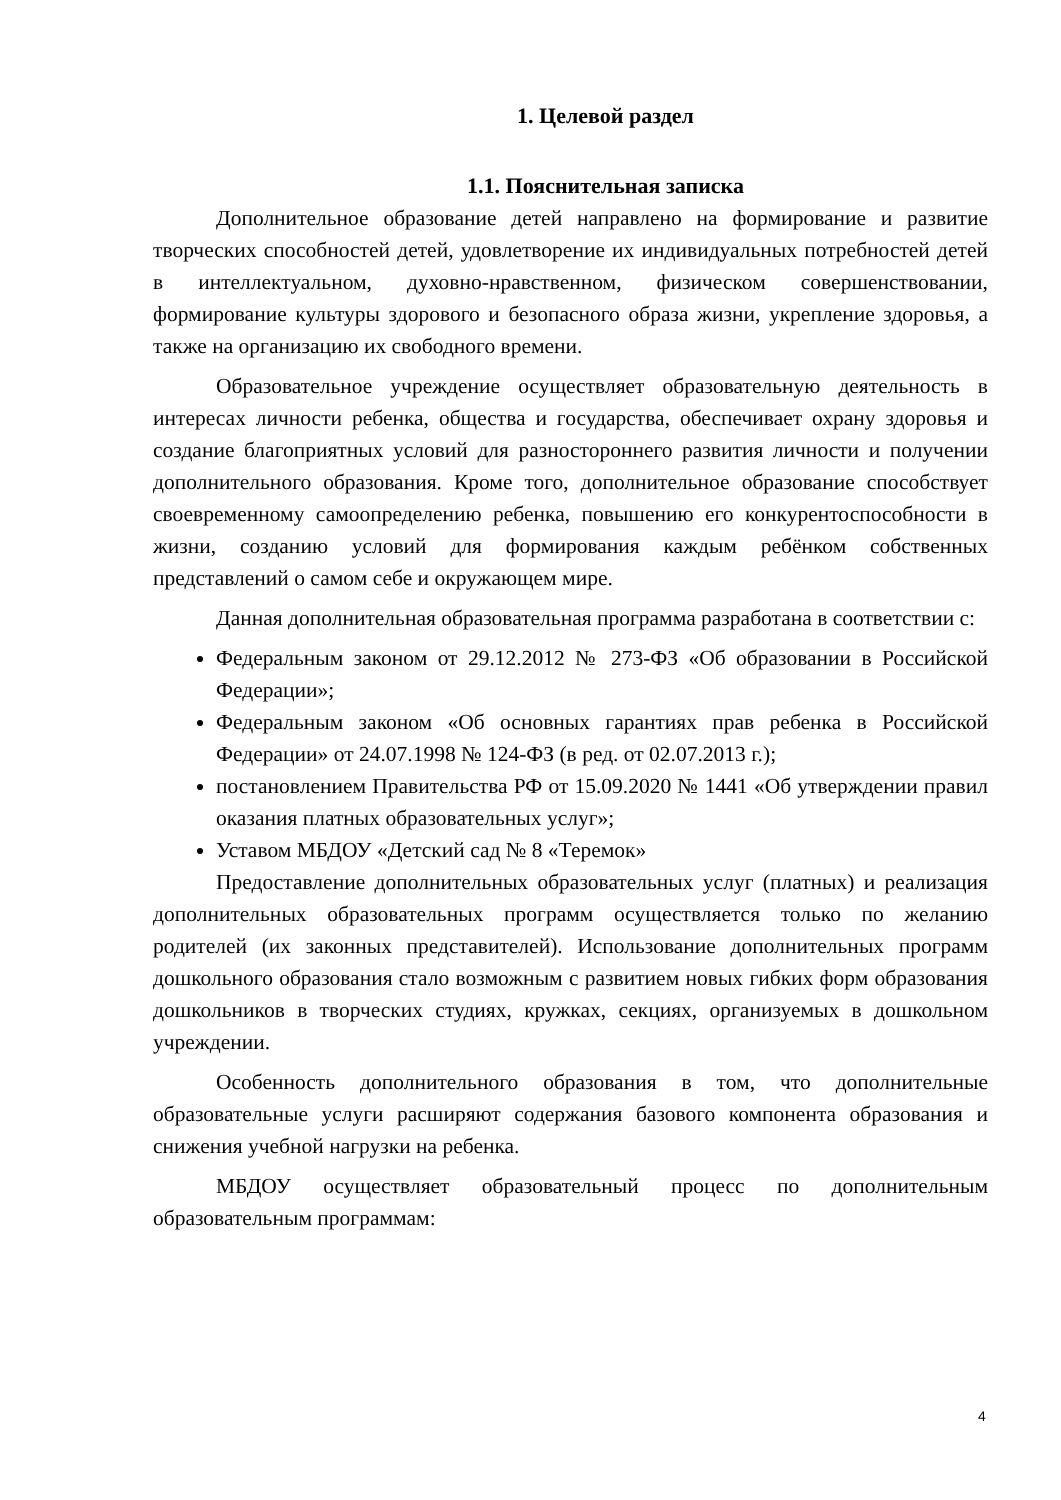1. Целевой раздел
1.1. Пояснительная записка
Дополнительное образование детей направлено на формирование и развитие творческих способностей детей, удовлетворение их индивидуальных потребностей детей в интеллектуальном, духовно-нравственном, физическом совершенствовании, формирование культуры здорового и безопасного образа жизни, укрепление здоровья, а также на организацию их свободного времени.
Образовательное учреждение осуществляет образовательную деятельность в интересах личности ребенка, общества и государства, обеспечивает охрану здоровья и создание благоприятных условий для разностороннего развития личности и получении дополнительного образования. Кроме того, дополнительное образование способствует своевременному самоопределению ребенка, повышению его конкурентоспособности в жизни, созданию условий для формирования каждым ребёнком собственных представлений о самом себе и окружающем мире.
Данная дополнительная образовательная программа разработана в соответствии с:
Федеральным законом от 29.12.2012 № 273-ФЗ «Об образовании в Российской Федерации»;
Федеральным законом «Об основных гарантиях прав ребенка в Российской Федерации» от 24.07.1998 № 124-ФЗ (в ред. от 02.07.2013 г.);
постановлением Правительства РФ от 15.09.2020 № 1441 «Об утверждении правил оказания платных образовательных услуг»;
Уставом МБДОУ «Детский сад № 8 «Теремок»
Предоставление дополнительных образовательных услуг (платных) и реализация дополнительных образовательных программ осуществляется только по желанию родителей (их законных представителей). Использование дополнительных программ дошкольного образования стало возможным с развитием новых гибких форм образования дошкольников в творческих студиях, кружках, секциях, организуемых в дошкольном учреждении.
Особенность дополнительного образования в том, что дополнительные образовательные услуги расширяют содержания базового компонента образования и снижения учебной нагрузки на ребенка.
МБДОУ осуществляет образовательный процесс по дополнительным образовательным программам:
4